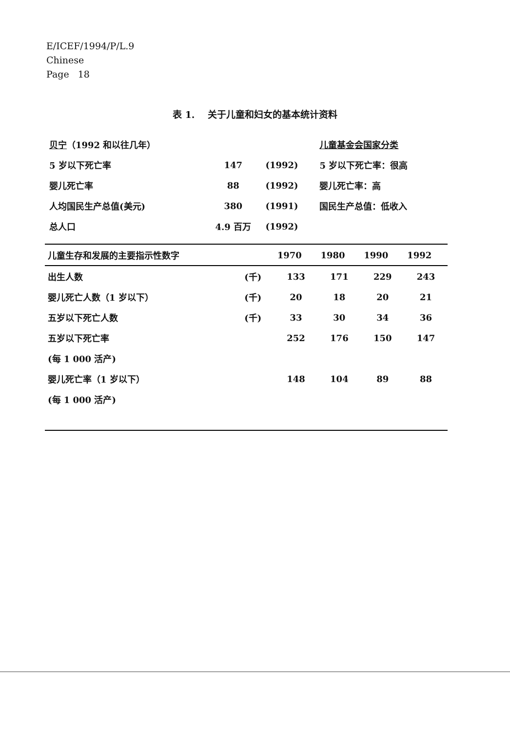E/ICEF/1994/P/L.9
Chinese
Page 18
表 1. 关于儿童和妇女的基本统计资料
| 贝宁 （1992 和以往几年） | | | 儿童基金会国家分类 |
| 5 岁以下死亡率 | 147 | (1992) | 5 岁以下死亡率：很高 |
| 婴儿死亡率 | 88 | (1992) | 婴儿死亡率：高 |
| 人均国民生产总值(美元) | 380 | (1991) | 国民生产总值：低收入 |
| 总人口 | 4.9 百万 | (1992) | |
| 儿童生存和发展的主要指示性数字 | | 1970 | 1980 | 1990 | 1992 |
| --- | --- | --- | --- | --- | --- |
| 出生人数 | (千) | 133 | 171 | 229 | 243 |
| 婴儿死亡人数（1 岁以下） | (千) | 20 | 18 | 20 | 21 |
| 五岁以下死亡人数 | (千) | 33 | 30 | 34 | 36 |
| 五岁以下死亡率 | | 252 | 176 | 150 | 147 |
| (每 1 000 活产) | | | | | |
| 婴儿死亡率（1 岁以下） | | 148 | 104 | 89 | 88 |
| (每 1 000 活产) | | | | | |